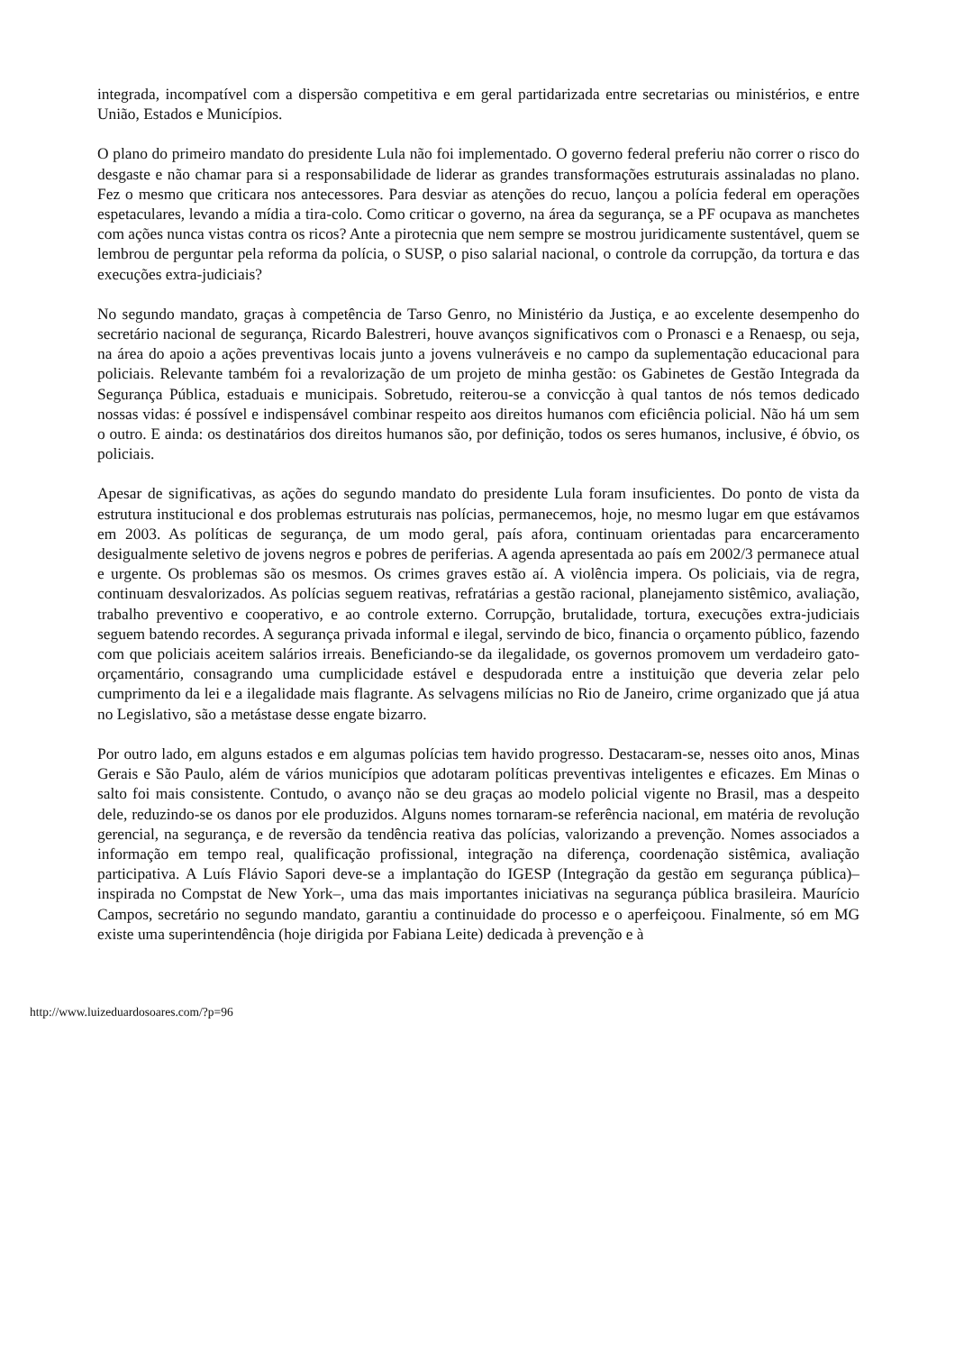integrada, incompatível com a dispersão competitiva e em geral partidarizada entre secretarias ou ministérios, e entre União, Estados e Municípios.
O plano do primeiro mandato do presidente Lula não foi implementado. O governo federal preferiu não correr o risco do desgaste e não chamar para si a responsabilidade de liderar as grandes transformações estruturais assinaladas no plano. Fez o mesmo que criticara nos antecessores. Para desviar as atenções do recuo, lançou a polícia federal em operações espetaculares, levando a mídia a tira-colo. Como criticar o governo, na área da segurança, se a PF ocupava as manchetes com ações nunca vistas contra os ricos? Ante a pirotecnia que nem sempre se mostrou juridicamente sustentável, quem se lembrou de perguntar pela reforma da polícia, o SUSP, o piso salarial nacional, o controle da corrupção, da tortura e das execuções extra-judiciais?
No segundo mandato, graças à competência de Tarso Genro, no Ministério da Justiça, e ao excelente desempenho do secretário nacional de segurança, Ricardo Balestreri, houve avanços significativos com o Pronasci e a Renaesp, ou seja, na área do apoio a ações preventivas locais junto a jovens vulneráveis e no campo da suplementação educacional para policiais. Relevante também foi a revalorização de um projeto de minha gestão: os Gabinetes de Gestão Integrada da Segurança Pública, estaduais e municipais. Sobretudo, reiterou-se a convicção à qual tantos de nós temos dedicado nossas vidas: é possível e indispensável combinar respeito aos direitos humanos com eficiência policial. Não há um sem o outro. E ainda: os destinatários dos direitos humanos são, por definição, todos os seres humanos, inclusive, é óbvio, os policiais.
Apesar de significativas, as ações do segundo mandato do presidente Lula foram insuficientes. Do ponto de vista da estrutura institucional e dos problemas estruturais nas polícias, permanecemos, hoje, no mesmo lugar em que estávamos em 2003. As políticas de segurança, de um modo geral, país afora, continuam orientadas para encarceramento desigualmente seletivo de jovens negros e pobres de periferias. A agenda apresentada ao país em 2002/3 permanece atual e urgente. Os problemas são os mesmos. Os crimes graves estão aí. A violência impera. Os policiais, via de regra, continuam desvalorizados. As polícias seguem reativas, refratárias a gestão racional, planejamento sistêmico, avaliação, trabalho preventivo e cooperativo, e ao controle externo. Corrupção, brutalidade, tortura, execuções extra-judiciais seguem batendo recordes. A segurança privada informal e ilegal, servindo de bico, financia o orçamento público, fazendo com que policiais aceitem salários irreais. Beneficiando-se da ilegalidade, os governos promovem um verdadeiro gato-orçamentário, consagrando uma cumplicidade estável e despudorada entre a instituição que deveria zelar pelo cumprimento da lei e a ilegalidade mais flagrante. As selvagens milícias no Rio de Janeiro, crime organizado que já atua no Legislativo, são a metástase desse engate bizarro.
Por outro lado, em alguns estados e em algumas polícias tem havido progresso. Destacaram-se, nesses oito anos, Minas Gerais e São Paulo, além de vários municípios que adotaram políticas preventivas inteligentes e eficazes. Em Minas o salto foi mais consistente. Contudo, o avanço não se deu graças ao modelo policial vigente no Brasil, mas a despeito dele, reduzindo-se os danos por ele produzidos. Alguns nomes tornaram-se referência nacional, em matéria de revolução gerencial, na segurança, e de reversão da tendência reativa das polícias, valorizando a prevenção. Nomes associados a informação em tempo real, qualificação profissional, integração na diferença, coordenação sistêmica, avaliação participativa. A Luís Flávio Sapori deve-se a implantação do IGESP (Integração da gestão em segurança pública)–inspirada no Compstat de New York–, uma das mais importantes iniciativas na segurança pública brasileira. Maurício Campos, secretário no segundo mandato, garantiu a continuidade do processo e o aperfeiçoou. Finalmente, só em MG existe uma superintendência (hoje dirigida por Fabiana Leite) dedicada à prevenção e à
http://www.luizeduardosoares.com/?p=96